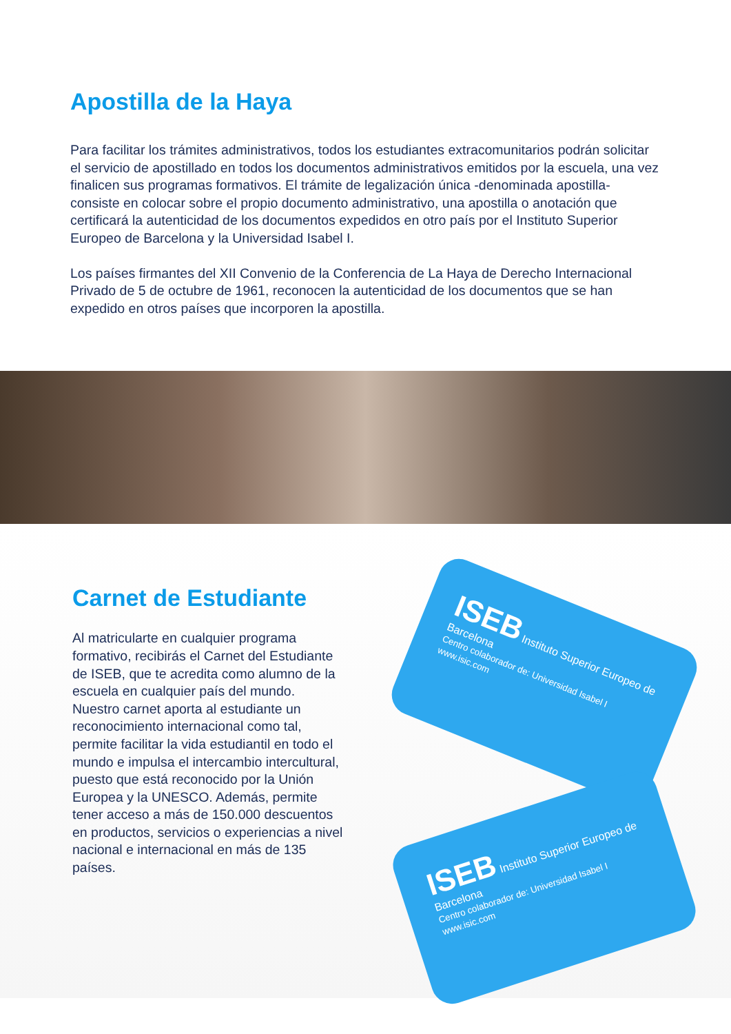Apostilla de la Haya
Para facilitar los trámites administrativos, todos los estudiantes extracomunitarios podrán solicitar el servicio de apostillado en todos los documentos administrativos emitidos por la escuela, una vez finalicen sus programas formativos. El trámite de legalización única -denominada apostilla- consiste en colocar sobre el propio documento administrativo, una apostilla o anotación que certificará la autenticidad de los documentos expedidos en otro país por el Instituto Superior Europeo de Barcelona y la Universidad Isabel I.
Los países firmantes del XII Convenio de la Conferencia de La Haya de Derecho Internacional Privado de 5 de octubre de 1961, reconocen la autenticidad de los documentos que se han expedido en otros países que incorporen la apostilla.
Carnet de Estudiante
Al matricularte en cualquier programa formativo, recibirás el Carnet del Estudiante de ISEB, que te acredita como alumno de la escuela en cualquier país del mundo. Nuestro carnet aporta al estudiante un reconocimiento internacional como tal, permite facilitar la vida estudiantil en todo el mundo e impulsa el intercambio intercultural, puesto que está reconocido por la Unión Europea y la UNESCO. Además, permite tener acceso a más de 150.000 descuentos en productos, servicios o experiencias a nivel nacional e internacional en más de 135 países.
ISEB Instituto Superior Europeo de Barcelona
Centro colaborador de: Universidad Isabel I
www.isic.com
ISEB Instituto Superior Europeo de Barcelona
Centro colaborador de: Universidad Isabel I
www.isic.com